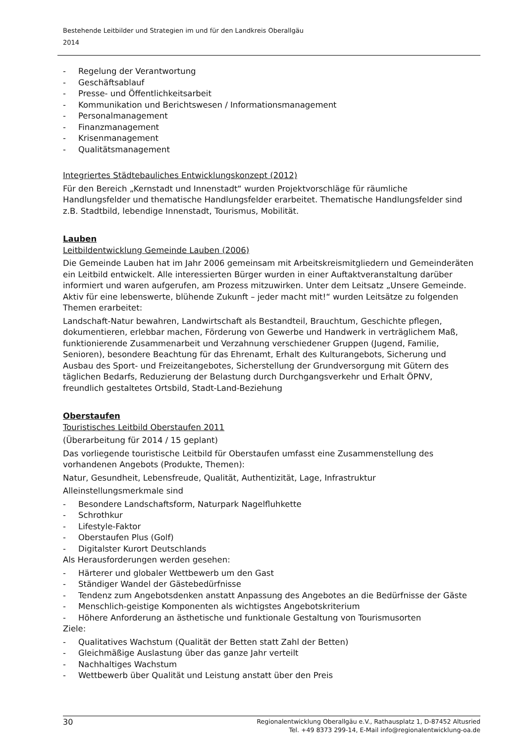Bestehende Leitbilder und Strategien im und für den Landkreis Oberallgäu
2014
- Regelung der Verantwortung
- Geschäftsablauf
- Presse- und Öffentlichkeitsarbeit
- Kommunikation und Berichtswesen / Informationsmanagement
- Personalmanagement
- Finanzmanagement
- Krisenmanagement
- Qualitätsmanagement
Integriertes Städtebauliches Entwicklungskonzept (2012)
Für den Bereich „Kernstadt und Innenstadt“ wurden Projektvorschläge für räumliche Handlungsfelder und thematische Handlungsfelder erarbeitet. Thematische Handlungsfelder sind z.B. Stadtbild, lebendige Innenstadt, Tourismus, Mobilität.
Lauben
Leitbildentwicklung Gemeinde Lauben (2006)
Die Gemeinde Lauben hat im Jahr 2006 gemeinsam mit Arbeitskreismitgliedern und Gemeinderäten ein Leitbild entwickelt. Alle interessierten Bürger wurden in einer Auftaktveranstaltung darüber informiert und waren aufgerufen, am Prozess mitzuwirken. Unter dem Leitsatz „Unsere Gemeinde. Aktiv für eine lebenswerte, blühende Zukunft – jeder macht mit!“ wurden Leitsätze zu folgenden Themen erarbeitet:
Landschaft-Natur bewahren, Landwirtschaft als Bestandteil, Brauchtum, Geschichte pflegen, dokumentieren, erlebbar machen, Förderung von Gewerbe und Handwerk in verträglichem Maß, funktionierende Zusammenarbeit und Verzahnung verschiedener Gruppen (Jugend, Familie, Senioren), besondere Beachtung für das Ehrenamt, Erhalt des Kulturangebots, Sicherung und Ausbau des Sport- und Freizeitangebotes, Sicherstellung der Grundversorgung mit Gütern des täglichen Bedarfs, Reduzierung der Belastung durch Durchgangsverkehr und Erhalt ÖPNV, freundlich gestaltetes Ortsbild, Stadt-Land-Beziehung
Oberstaufen
Touristisches Leitbild Oberstaufen 2011
(Überarbeitung für 2014 / 15 geplant)
Das vorliegende touristische Leitbild für Oberstaufen umfasst eine Zusammenstellung des vorhandenen Angebots (Produkte, Themen):
Natur, Gesundheit, Lebensfreude, Qualität, Authentizität, Lage, Infrastruktur
Alleinstellungsmerkmale sind
- Besondere Landschaftsform, Naturpark Nagelfluhkette
- Schrothkur
- Lifestyle-Faktor
- Oberstaufen Plus (Golf)
- Digitalster Kurort Deutschlands
Als Herausforderungen werden gesehen:
- Härterer und globaler Wettbewerb um den Gast
- Ständiger Wandel der Gästebedürfnisse
- Tendenz zum Angebotsdenken anstatt Anpassung des Angebotes an die Bedürfnisse der Gäste
- Menschlich-geistige Komponenten als wichtigstes Angebotskriterium
- Höhere Anforderung an ästhetische und funktionale Gestaltung von Tourismusorten
Ziele:
- Qualitatives Wachstum (Qualität der Betten statt Zahl der Betten)
- Gleichmäßige Auslastung über das ganze Jahr verteilt
- Nachhaltiges Wachstum
- Wettbewerb über Qualität und Leistung anstatt über den Preis
30
Regionalentwicklung Oberallgäu e.V., Rathausplatz 1, D-87452 Altusried
Tel. +49 8373 299-14, E-Mail info@regionalentwicklung-oa.de